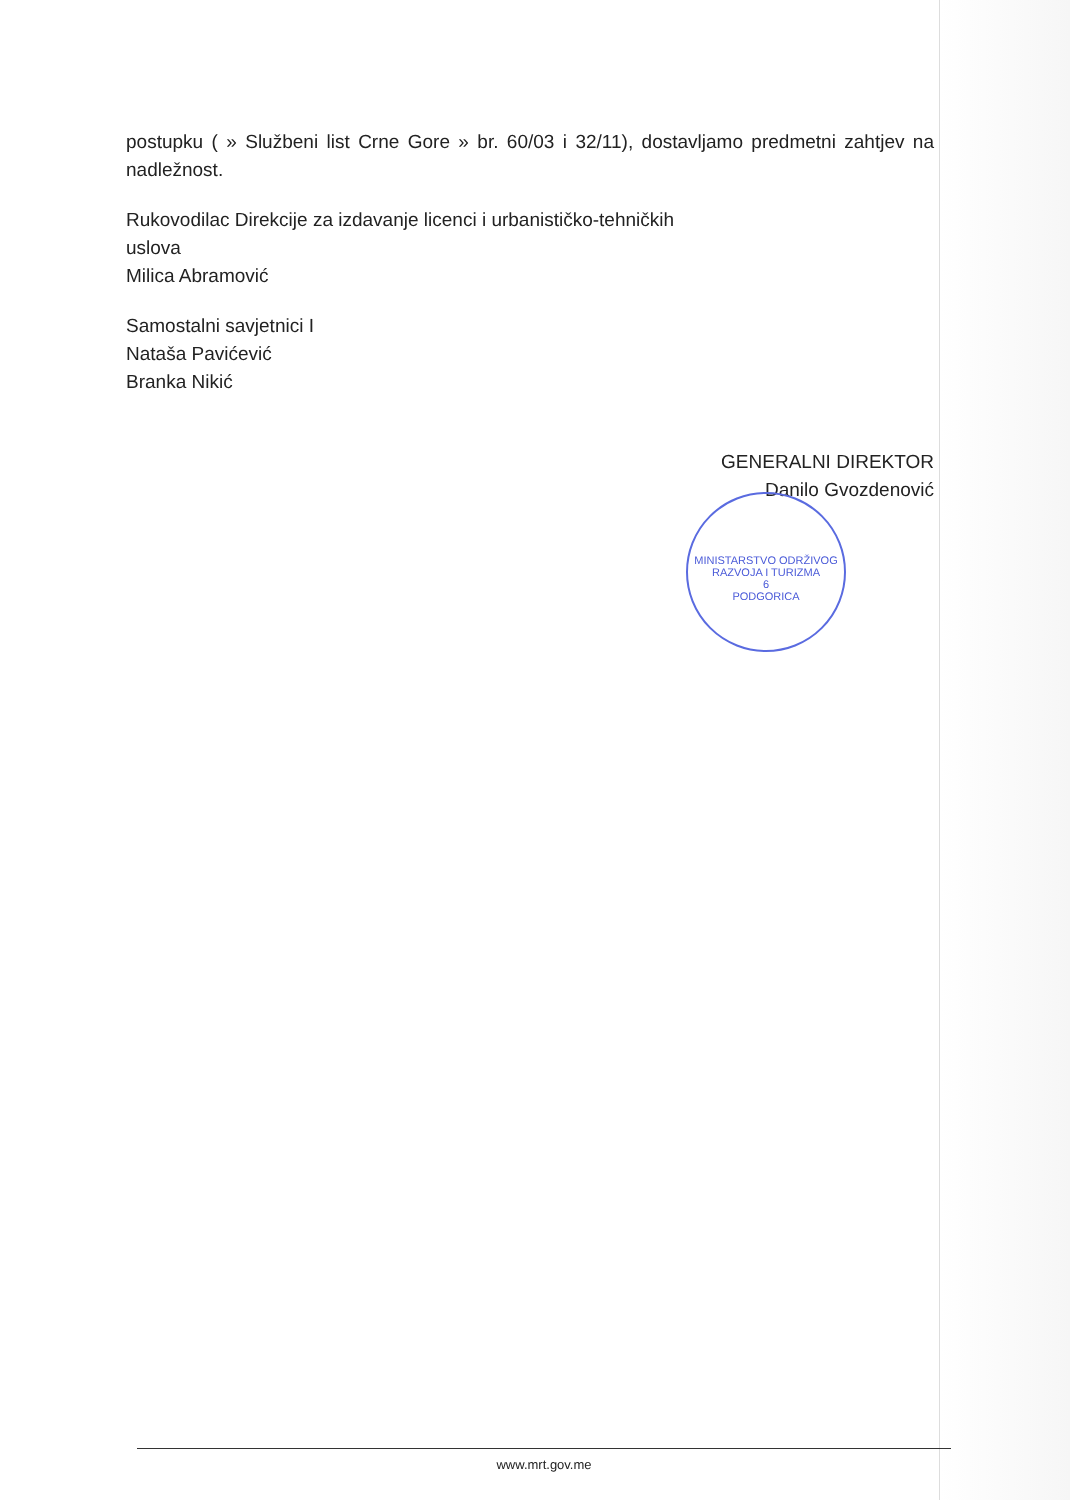postupku ( » Službeni list Crne Gore » br. 60/03 i 32/11), dostavljamo predmetni zahtjev na nadležnost.
Rukovodilac Direkcije za izdavanje licenci i urbanističko-tehničkih
uslova
Milica Abramović
Samostalni savjetnici I
Nataša Pavićević
Branka Nikić
GENERALNI DIREKTOR
Danilo Gvozdenović
MINISTARSTVO ODRŽIVOG RAZVOJA I TURIZMA
6
PODGORICA
www.mrt.gov.me